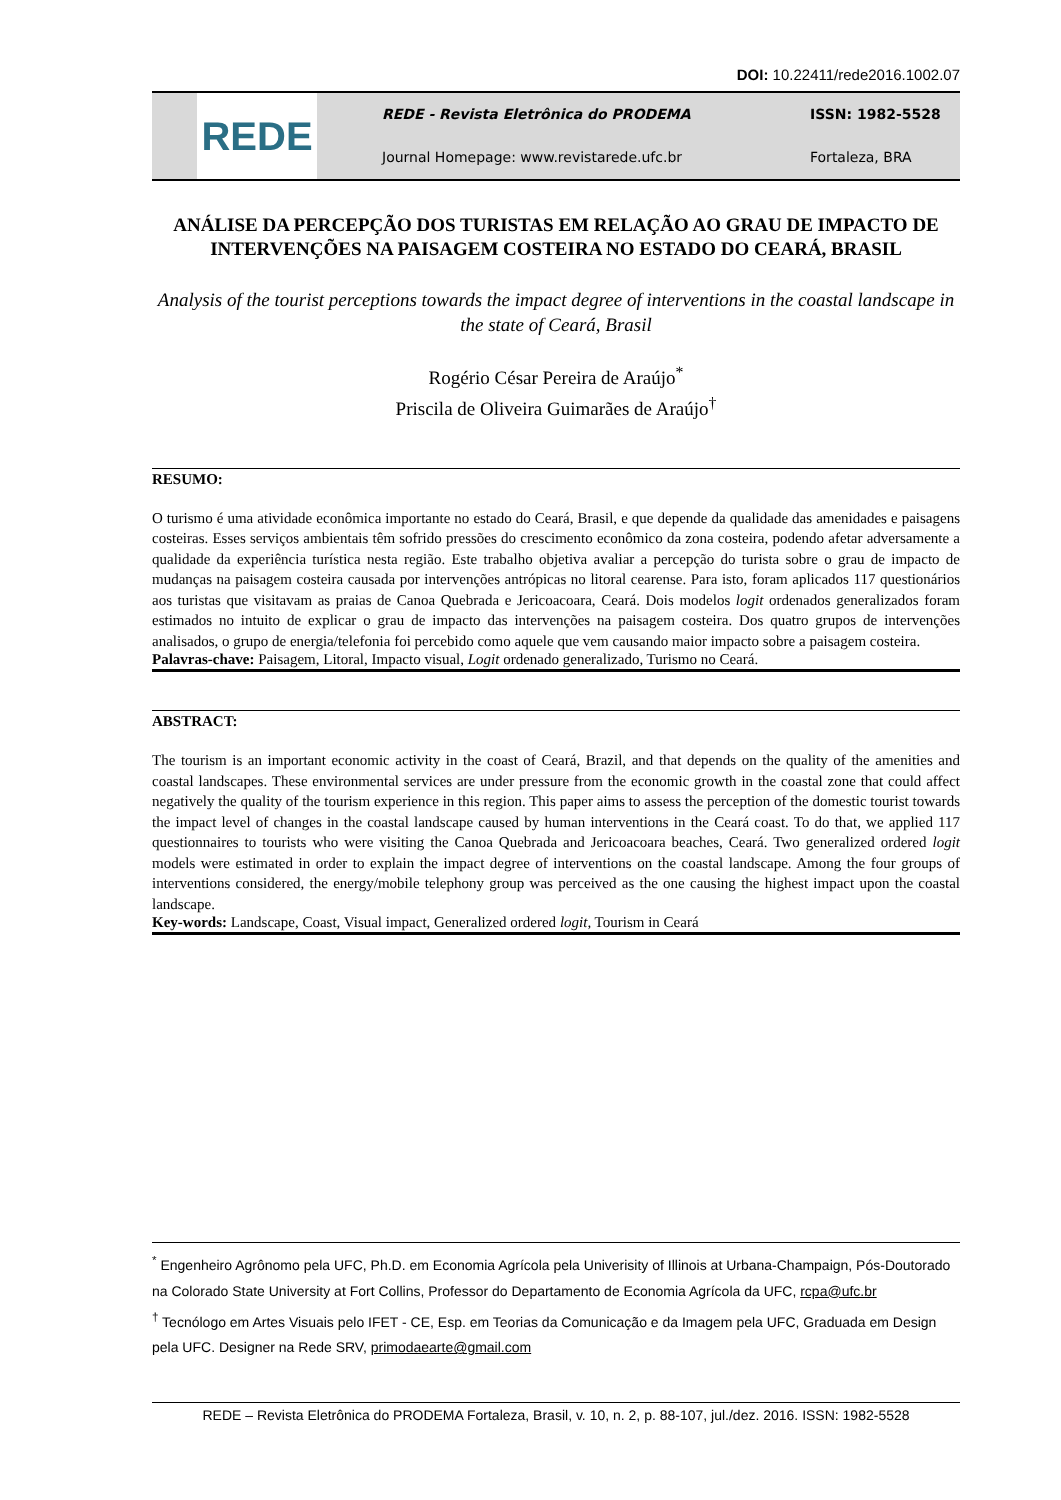DOI: 10.22411/rede2016.1002.07
REDE
REDE - Revista Eletrônica do PRODEMA
Journal Homepage: www.revistarede.ufc.br
ISSN: 1982-5528
Fortaleza, BRA
ANÁLISE DA PERCEPÇÃO DOS TURISTAS EM RELAÇÃO AO GRAU DE IMPACTO DE INTERVENÇÕES NA PAISAGEM COSTEIRA NO ESTADO DO CEARÁ, BRASIL
Analysis of the tourist perceptions towards the impact degree of interventions in the coastal landscape in the state of Ceará, Brasil
Rogério César Pereira de Araújo<sup>*</sup>
Priscila de Oliveira Guimarães de Araújo<sup>†</sup>
RESUMO:
O turismo é uma atividade econômica importante no estado do Ceará, Brasil, e que depende da qualidade das amenidades e paisagens costeiras. Esses serviços ambientais têm sofrido pressões do crescimento econômico da zona costeira, podendo afetar adversamente a qualidade da experiência turística nesta região. Este trabalho objetiva avaliar a percepção do turista sobre o grau de impacto de mudanças na paisagem costeira causada por intervenções antrópicas no litoral cearense. Para isto, foram aplicados 117 questionários aos turistas que visitavam as praias de Canoa Quebrada e Jericoacoara, Ceará. Dois modelos logit ordenados generalizados foram estimados no intuito de explicar o grau de impacto das intervenções na paisagem costeira. Dos quatro grupos de intervenções analisados, o grupo de energia/telefonia foi percebido como aquele que vem causando maior impacto sobre a paisagem costeira.
Palavras-chave: Paisagem, Litoral, Impacto visual, Logit ordenado generalizado, Turismo no Ceará.
ABSTRACT:
The tourism is an important economic activity in the coast of Ceará, Brazil, and that depends on the quality of the amenities and coastal landscapes. These environmental services are under pressure from the economic growth in the coastal zone that could affect negatively the quality of the tourism experience in this region. This paper aims to assess the perception of the domestic tourist towards the impact level of changes in the coastal landscape caused by human interventions in the Ceará coast. To do that, we applied 117 questionnaires to tourists who were visiting the Canoa Quebrada and Jericoacoara beaches, Ceará. Two generalized ordered logit models were estimated in order to explain the impact degree of interventions on the coastal landscape. Among the four groups of interventions considered, the energy/mobile telephony group was perceived as the one causing the highest impact upon the coastal landscape.
Key-words: Landscape, Coast, Visual impact, Generalized ordered logit, Tourism in Ceará
<sup>*</sup> Engenheiro Agrônomo pela UFC, Ph.D. em Economia Agrícola pela Univerisity of Illinois at Urbana-Champaign, Pós-Doutorado na Colorado State University at Fort Collins, Professor do Departamento de Economia Agrícola da UFC, rcpa@ufc.br
<sup>†</sup> Tecnólogo em Artes Visuais pelo IFET - CE, Esp. em Teorias da Comunicação e da Imagem pela UFC, Graduada em Design pela UFC. Designer na Rede SRV, primodaearte@gmail.com
REDE – Revista Eletrônica do PRODEMA Fortaleza, Brasil, v. 10, n. 2, p. 88-107, jul./dez. 2016. ISSN: 1982-5528